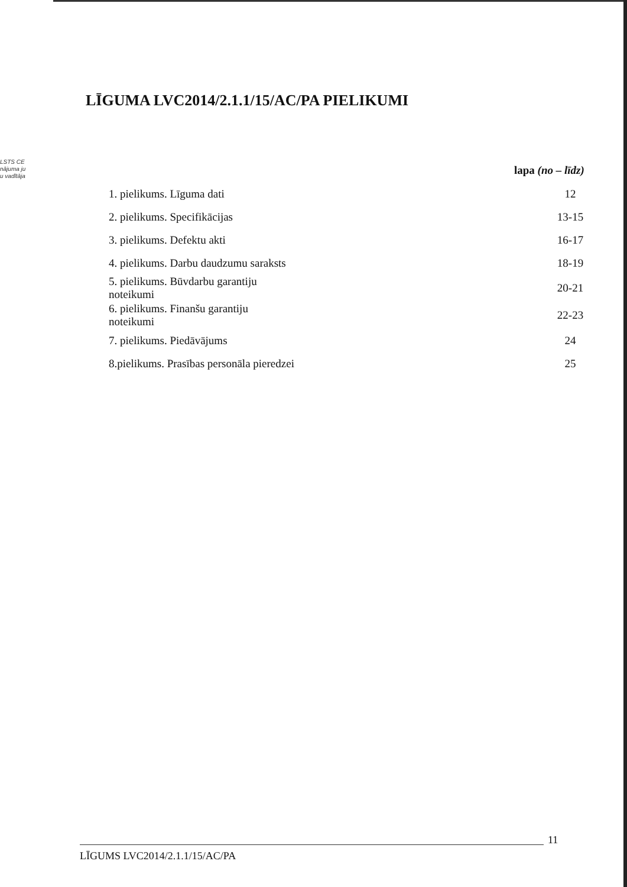LSTS CE
nājuma ju
u vadītāja
LĪGUMA LVC2014/2.1.1/15/AC/PA PIELIKUMI
| | lapa (no – līdz) |
| --- | --- |
| 1. pielikums. Līguma dati | 12 |
| 2. pielikums. Specifikācijas | 13-15 |
| 3. pielikums. Defektu akti | 16-17 |
| 4. pielikums. Darbu daudzumu saraksts | 18-19 |
| 5. pielikums. Būvdarbu garantiju noteikumi | 20-21 |
| 6. pielikums. Finanšu garantiju noteikumi | 22-23 |
| 7. pielikums. Piedāvājums | 24 |
| 8.pielikums. Prasības personāla pieredzei | 25 |
11
LĪGUMS LVC2014/2.1.1/15/AC/PA